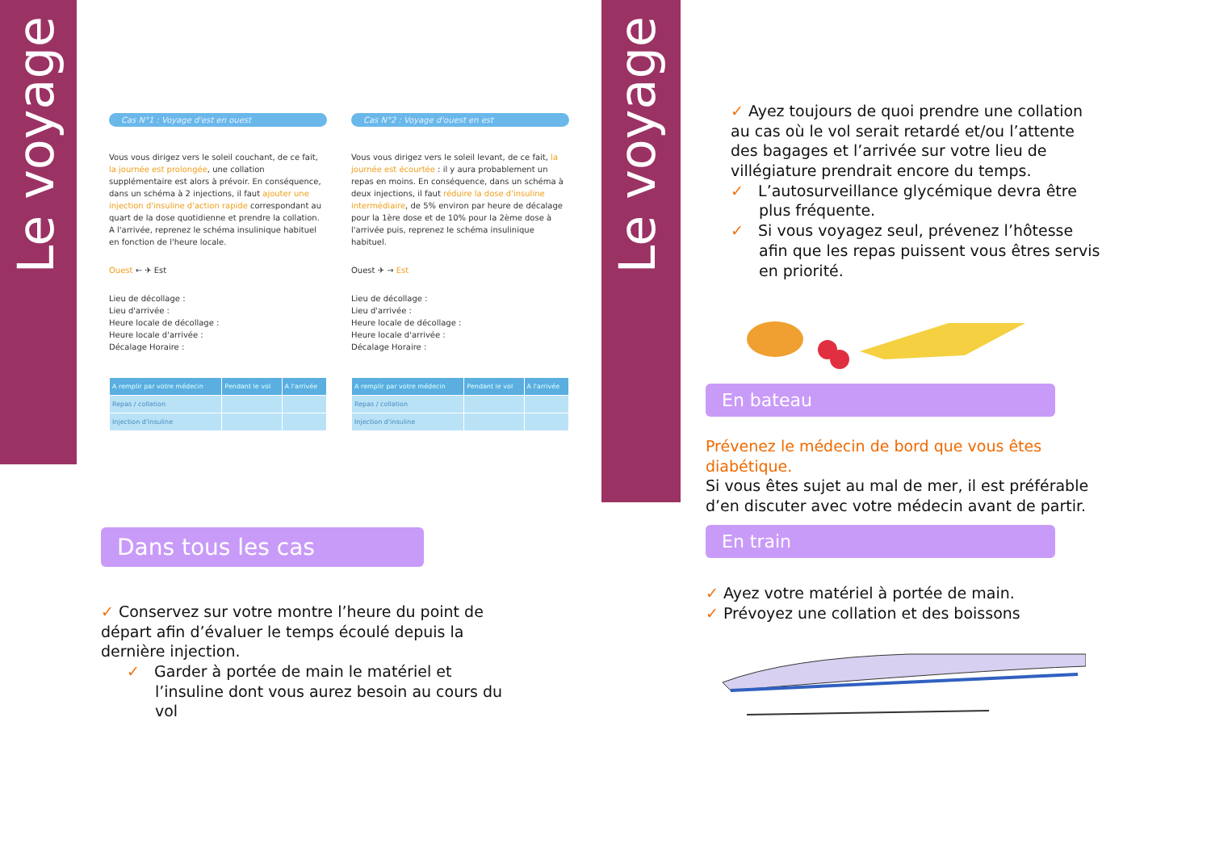Le voyage
Le voyage
Cas N°1 : Voyage d'est en ouest
Vous vous dirigez vers le soleil couchant, de ce fait, la journée est prolongée, une collation supplémentaire est alors à prévoir. En conséquence, dans un schéma à 2 injections, il faut ajouter une injection d'insuline d'action rapide correspondant au quart de la dose quotidienne et prendre la collation. A l'arrivée, reprenez le schéma insulinique habituel en fonction de l'heure locale.
Ouest ← ✈ Est
Lieu de décollage :
Lieu d'arrivée :
Heure locale de décollage :
Heure locale d'arrivée :
Décalage Horaire :
| A remplir par votre médecin | Pendant le vol | A l'arrivée |
| --- | --- | --- |
| Repas / collation | | |
| Injection d'insuline | | |
Cas N°2 : Voyage d'ouest en est
Vous vous dirigez vers le soleil levant, de ce fait, la journée est écourtée : il y aura probablement un repas en moins. En conséquence, dans un schéma à deux injections, il faut réduire la dose d'insuline intermédiaire, de 5% environ par heure de décalage pour la 1ère dose et de 10% pour la 2ème dose à l'arrivée puis, reprenez le schéma insulinique habituel.
Ouest ✈ → Est
Lieu de décollage :
Lieu d'arrivée :
Heure locale de décollage :
Heure locale d'arrivée :
Décalage Horaire :
| A remplir par votre médecin | Pendant le vol | A l'arrivée |
| --- | --- | --- |
| Repas / collation | | |
| Injection d'insuline | | |
Dans tous les cas
✓ Conservez sur votre montre l’heure du point de départ afin d’évaluer le temps écoulé depuis la dernière injection.
✓ Garder à portée de main le matériel et l’insuline dont vous aurez besoin au cours du vol
✓ Ayez toujours de quoi prendre une collation au cas où le vol serait retardé et/ou l’attente des bagages et l’arrivée sur votre lieu de villégiature prendrait encore du temps.
✓ L’autosurveillance glycémique devra être plus fréquente.
✓ Si vous voyagez seul, prévenez l’hôtesse afin que les repas puissent vous êtres servis en priorité.
En bateau
Prévenez le médecin de bord que vous êtes diabétique.
Si vous êtes sujet au mal de mer, il est préférable d’en discuter avec votre médecin avant de partir.
En train
✓ Ayez votre matériel à portée de main.
✓ Prévoyez une collation et des boissons